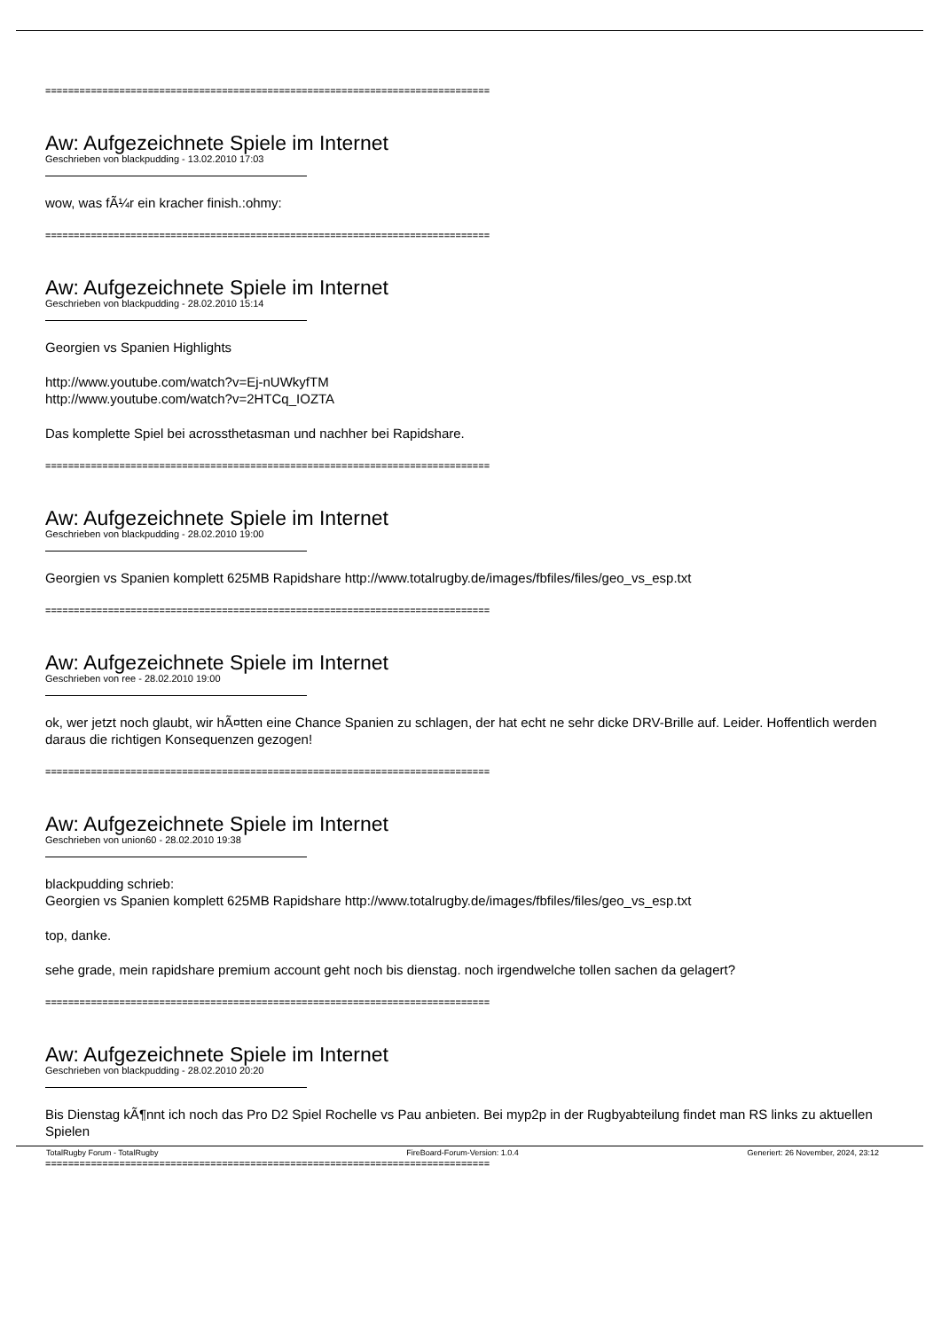==============================================================================
Aw: Aufgezeichnete Spiele im Internet
Geschrieben von blackpudding - 13.02.2010 17:03
wow, was fÃ¼r ein kracher finish.:ohmy:
==============================================================================
Aw: Aufgezeichnete Spiele im Internet
Geschrieben von blackpudding - 28.02.2010 15:14
Georgien vs Spanien Highlights
http://www.youtube.com/watch?v=Ej-nUWkyfTM
http://www.youtube.com/watch?v=2HTCq_IOZTA
Das komplette Spiel bei acrossthetasman und nachher bei Rapidshare.
==============================================================================
Aw: Aufgezeichnete Spiele im Internet
Geschrieben von blackpudding - 28.02.2010 19:00
Georgien vs Spanien komplett 625MB Rapidshare http://www.totalrugby.de/images/fbfiles/files/geo_vs_esp.txt
==============================================================================
Aw: Aufgezeichnete Spiele im Internet
Geschrieben von ree - 28.02.2010 19:00
ok, wer jetzt noch glaubt, wir hÃ¤tten eine Chance Spanien zu schlagen, der hat echt ne sehr dicke DRV-Brille auf. Leider. Hoffentlich werden daraus die richtigen Konsequenzen gezogen!
==============================================================================
Aw: Aufgezeichnete Spiele im Internet
Geschrieben von union60 - 28.02.2010 19:38
blackpudding schrieb:
Georgien vs Spanien komplett 625MB Rapidshare http://www.totalrugby.de/images/fbfiles/files/geo_vs_esp.txt
top, danke.
sehe grade, mein rapidshare premium account geht noch bis dienstag. noch irgendwelche tollen sachen da gelagert?
==============================================================================
Aw: Aufgezeichnete Spiele im Internet
Geschrieben von blackpudding - 28.02.2010 20:20
Bis Dienstag kÃ¶nnt ich noch das Pro D2 Spiel Rochelle vs Pau anbieten. Bei myp2p in der Rugbyabteilung findet man RS links zu aktuellen Spielen
==============================================================================
TotalRugby Forum - TotalRugby FireBoard-Forum-Version: 1.0.4 Generiert: 26 November, 2024, 23:12